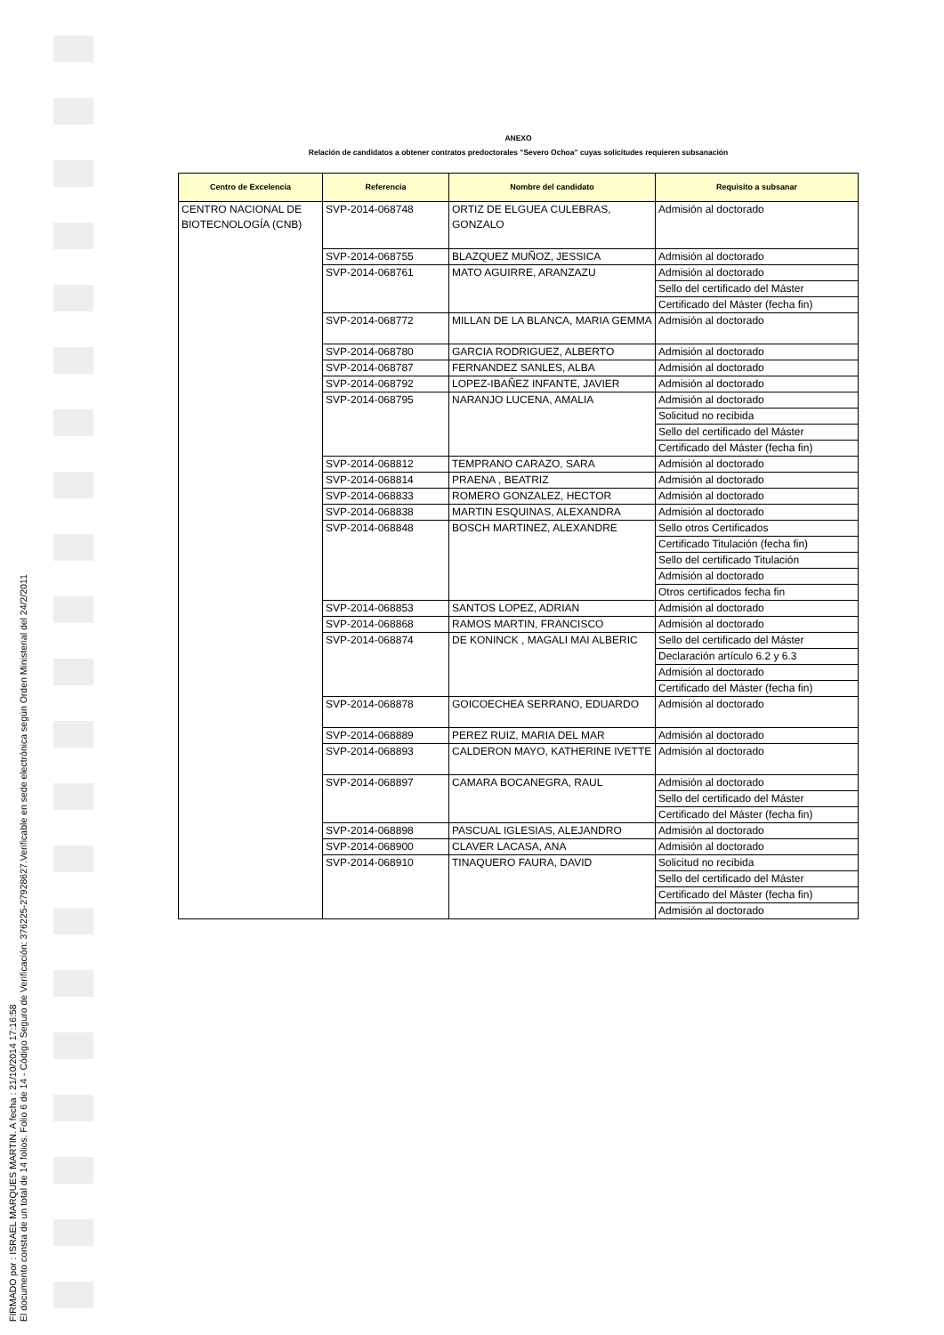FIRMADO por : ISRAEL MARQUES MARTIN. A fecha : 21/10/2014 17:16:58
El documento consta de un total de 14 folios. Folio 6 de 14 - Código Seguro de Verificación: 376225-27928627.Verificable en sede electrónica según Orden Ministerial del 24/2/2011
ANEXO
Relación de candidatos a obtener contratos predoctorales "Severo Ochoa" cuyas solicitudes requieren subsanación
| Centro de Excelencia | Referencia | Nombre del candidato | Requisito a subsanar |
| --- | --- | --- | --- |
| CENTRO NACIONAL DE BIOTECNOLOGÍA (CNB) | SVP-2014-068748 | ORTIZ DE ELGUEA CULEBRAS, GONZALO | Admisión al doctorado |
| | SVP-2014-068755 | BLAZQUEZ MUÑOZ, JESSICA | Admisión al doctorado |
| | SVP-2014-068761 | MATO AGUIRRE, ARANZAZU | Admisión al doctorado |
| | | | Sello del certificado del Máster |
| | | | Certificado del Máster (fecha fin) |
| | SVP-2014-068772 | MILLAN DE LA BLANCA, MARIA GEMMA | Admisión al doctorado |
| | SVP-2014-068780 | GARCIA RODRIGUEZ, ALBERTO | Admisión al doctorado |
| | SVP-2014-068787 | FERNANDEZ SANLES, ALBA | Admisión al doctorado |
| | SVP-2014-068792 | LOPEZ-IBAÑEZ INFANTE, JAVIER | Admisión al doctorado |
| | SVP-2014-068795 | NARANJO LUCENA, AMALIA | Admisión al doctorado |
| | | | Solicitud no recibida |
| | | | Sello del certificado del Máster |
| | | | Certificado del Máster (fecha fin) |
| | SVP-2014-068812 | TEMPRANO CARAZO, SARA | Admisión al doctorado |
| | SVP-2014-068814 | PRAENA , BEATRIZ | Admisión al doctorado |
| | SVP-2014-068833 | ROMERO GONZALEZ, HECTOR | Admisión al doctorado |
| | SVP-2014-068838 | MARTIN ESQUINAS, ALEXANDRA | Admisión al doctorado |
| | SVP-2014-068848 | BOSCH MARTINEZ, ALEXANDRE | Sello otros Certificados |
| | | | Certificado Titulación (fecha fin) |
| | | | Sello del certificado Titulación |
| | | | Admisión al doctorado |
| | | | Otros certificados fecha fin |
| | SVP-2014-068853 | SANTOS LOPEZ, ADRIAN | Admisión al doctorado |
| | SVP-2014-068868 | RAMOS MARTIN, FRANCISCO | Admisión al doctorado |
| | SVP-2014-068874 | DE KONINCK , MAGALI MAI ALBERIC | Sello del certificado del Máster |
| | | | Declaración artículo 6.2 y 6.3 |
| | | | Admisión al doctorado |
| | | | Certificado del Máster (fecha fin) |
| | SVP-2014-068878 | GOICOECHEA SERRANO, EDUARDO | Admisión al doctorado |
| | SVP-2014-068889 | PEREZ RUIZ, MARIA DEL MAR | Admisión al doctorado |
| | SVP-2014-068893 | CALDERON MAYO, KATHERINE IVETTE | Admisión al doctorado |
| | SVP-2014-068897 | CAMARA BOCANEGRA, RAUL | Admisión al doctorado |
| | | | Sello del certificado del Máster |
| | | | Certificado del Máster (fecha fin) |
| | SVP-2014-068898 | PASCUAL IGLESIAS, ALEJANDRO | Admisión al doctorado |
| | SVP-2014-068900 | CLAVER LACASA, ANA | Admisión al doctorado |
| | SVP-2014-068910 | TINAQUERO FAURA, DAVID | Solicitud no recibida |
| | | | Sello del certificado del Máster |
| | | | Certificado del Máster (fecha fin) |
| | | | Admisión al doctorado |